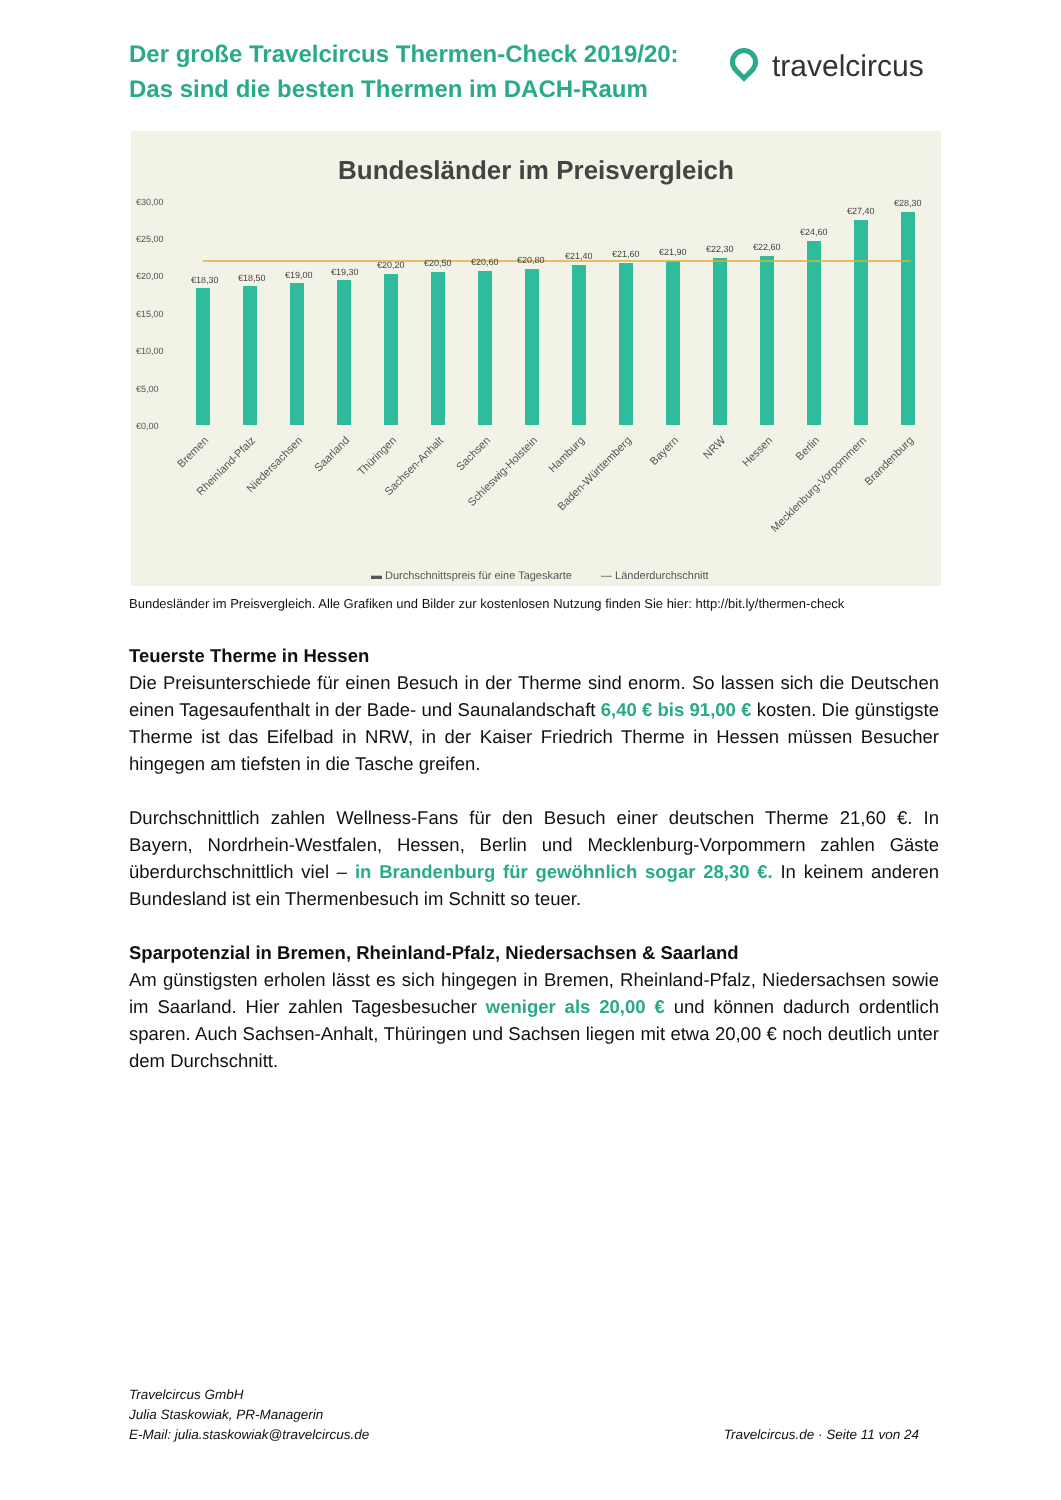Der große Travelcircus Thermen-Check 2019/20:
Das sind die besten Thermen im DACH-Raum
travelcircus
Bundesländer im Preisvergleich
€30,00
€25,00
€20,00
€15,00
€10,00
€5,00
€0,00
€18,30
€18,50
€19,00
€19,30
€20,20
€20,50
€20,60
€20,80
€21,40
€21,60
€21,90
€22,30
€22,60
€24,60
€27,40
€28,30
Bremen
Rheinland-Pfalz
Niedersachsen
Saarland
Thüringen
Sachsen-Anhalt
Sachsen
Schleswig-Holstein
Hamburg
Baden-Württemberg
Bayern
NRW
Hessen
Berlin
Mecklenburg-Vorpommern
Brandenburg
▬ Durchschnittspreis für eine Tageskarte
— Länderdurchschnitt
Bundesländer im Preisvergleich. Alle Grafiken und Bilder zur kostenlosen Nutzung finden Sie hier: http://bit.ly/thermen-check
Teuerste Therme in Hessen
Die Preisunterschiede für einen Besuch in der Therme sind enorm. So lassen sich die Deutschen einen Tagesaufenthalt in der Bade- und Saunalandschaft 6,40 € bis 91,00 € kosten. Die günstigste Therme ist das Eifelbad in NRW, in der Kaiser Friedrich Therme in Hessen müssen Besucher hingegen am tiefsten in die Tasche greifen.
Durchschnittlich zahlen Wellness-Fans für den Besuch einer deutschen Therme 21,60 €. In Bayern, Nordrhein-Westfalen, Hessen, Berlin und Mecklenburg-Vorpommern zahlen Gäste überdurchschnittlich viel – in Brandenburg für gewöhnlich sogar 28,30 €. In keinem anderen Bundesland ist ein Thermenbesuch im Schnitt so teuer.
Sparpotenzial in Bremen, Rheinland-Pfalz, Niedersachsen & Saarland
Am günstigsten erholen lässt es sich hingegen in Bremen, Rheinland-Pfalz, Niedersachsen sowie im Saarland. Hier zahlen Tagesbesucher weniger als 20,00 € und können dadurch ordentlich sparen. Auch Sachsen-Anhalt, Thüringen und Sachsen liegen mit etwa 20,00 € noch deutlich unter dem Durchschnitt.
Travelcircus GmbH
Julia Staskowiak, PR-Managerin
E-Mail: julia.staskowiak@travelcircus.de Travelcircus.de · Seite 11 von 24